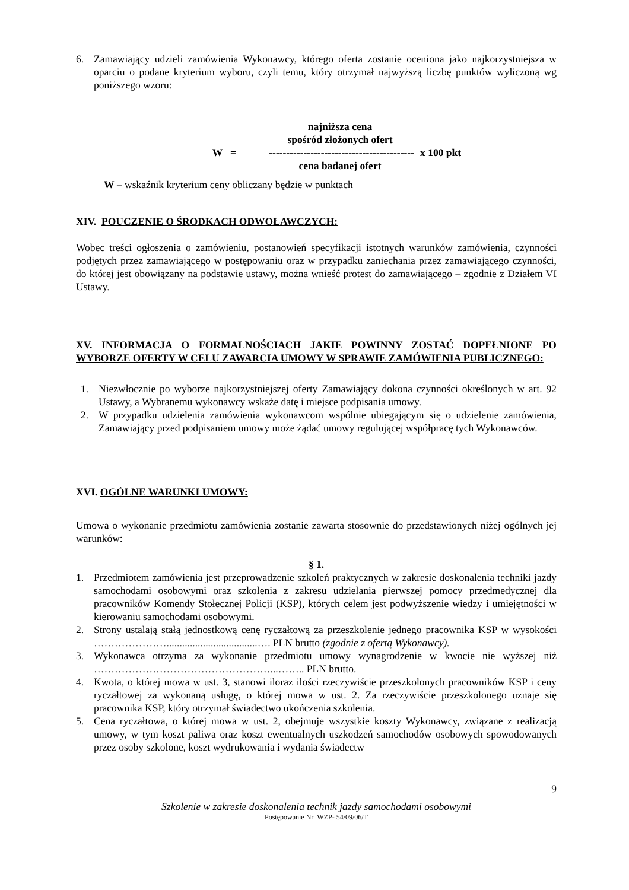6. Zamawiający udzieli zamówienia Wykonawcy, którego oferta zostanie oceniona jako najkorzystniejsza w oparciu o podane kryterium wyboru, czyli temu, który otrzymał najwyższą liczbę punktów wyliczoną wg poniższego wzoru:
najniższa cena
spośród złożonych ofert
W = ------------------------------------------ x 100 pkt
cena badanej ofert
W – wskaźnik kryterium ceny obliczany będzie w punktach
XIV. POUCZENIE O ŚRODKACH ODWOŁAWCZYCH:
Wobec treści ogłoszenia o zamówieniu, postanowień specyfikacji istotnych warunków zamówienia, czynności podjętych przez zamawiającego w postępowaniu oraz w przypadku zaniechania przez zamawiającego czynności, do której jest obowiązany na podstawie ustawy, można wnieść protest do zamawiającego – zgodnie z Działem VI Ustawy.
XV. INFORMACJA O FORMALNOŚCIACH JAKIE POWINNY ZOSTAĆ DOPEŁNIONE PO WYBORZE OFERTY W CELU ZAWARCIA UMOWY W SPRAWIE ZAMÓWIENIA PUBLICZNEGO:
1. Niezwłocznie po wyborze najkorzystniejszej oferty Zamawiający dokona czynności określonych w art. 92 Ustawy, a Wybranemu wykonawcy wskaże datę i miejsce podpisania umowy.
2. W przypadku udzielenia zamówienia wykonawcom wspólnie ubiegającym się o udzielenie zamówienia, Zamawiający przed podpisaniem umowy może żądać umowy regulującej współpracę tych Wykonawców.
XVI. OGÓLNE WARUNKI UMOWY:
Umowa o wykonanie przedmiotu zamówienia zostanie zawarta stosownie do przedstawionych niżej ogólnych jej warunków:
§ 1.
1. Przedmiotem zamówienia jest przeprowadzenie szkoleń praktycznych w zakresie doskonalenia techniki jazdy samochodami osobowymi oraz szkolenia z zakresu udzielania pierwszej pomocy przedmedycznej dla pracowników Komendy Stołecznej Policji (KSP), których celem jest podwyższenie wiedzy i umiejętności w kierowaniu samochodami osobowymi.
2. Strony ustalają stałą jednostkową cenę ryczałtową za przeszkolenie jednego pracownika KSP w wysokości …………………...................................…. PLN brutto (zgodnie z ofertą Wykonawcy).
3. Wykonawca otrzyma za wykonanie przedmiotu umowy wynagrodzenie w kwocie nie wyższej niż ……………………………………………...…….. PLN brutto.
4. Kwota, o której mowa w ust. 3, stanowi iloraz ilości rzeczywiście przeszkolonych pracowników KSP i ceny ryczałtowej za wykonaną usługę, o której mowa w ust. 2. Za rzeczywiście przeszkolonego uznaje się pracownika KSP, który otrzymał świadectwo ukończenia szkolenia.
5. Cena ryczałtowa, o której mowa w ust. 2, obejmuje wszystkie koszty Wykonawcy, związane z realizacją umowy, w tym koszt paliwa oraz koszt ewentualnych uszkodzeń samochodów osobowych spowodowanych przez osoby szkolone, koszt wydrukowania i wydania świadectw
9
Szkolenie w zakresie doskonalenia technik jazdy samochodami osobowymi
Postępowanie Nr WZP- 54/09/06/T